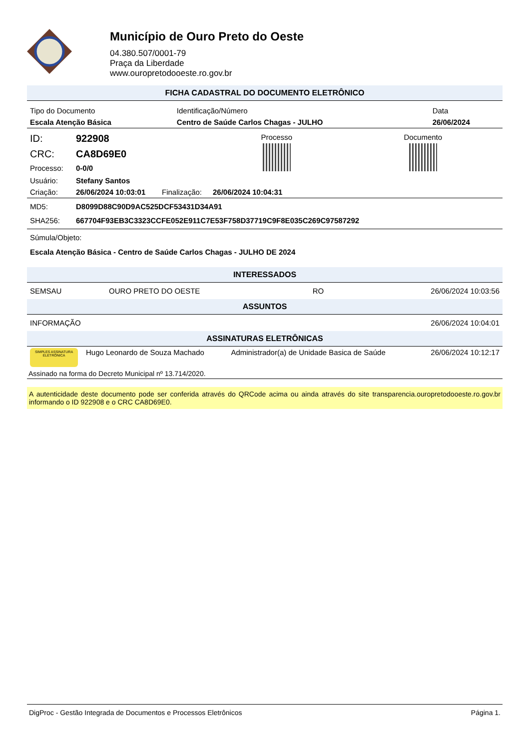Município de Ouro Preto do Oeste
04.380.507/0001-79
Praça da Liberdade
www.ouropretodooeste.ro.gov.br
FICHA CADASTRAL DO DOCUMENTO ELETRÔNICO
| Tipo do Documento | Identificação/Número | Data |
| Escala Atenção Básica | Centro de Saúde Carlos Chagas - JULHO | 26/06/2024 |
| ID: | 922908 | | | Processo | Documento |
| CRC: | CA8D69E0 | | | | |
| Processo: | 0-0/0 | | | | |
| Usuário: | Stefany Santos | | | | |
| Criação: | 26/06/2024 10:03:01 | Finalização: | 26/06/2024 10:04:31 | | |
| MD5: | D8099D88C90D9AC525DCF53431D34A91 |
| SHA256: | 667704F93EB3C3323CCFE052E911C7E53F758D37719C9F8E035C269C97587292 |
Súmula/Objeto:
Escala Atenção Básica - Centro de Saúde Carlos Chagas - JULHO DE 2024
INTERESSADOS
| SEMSAU | OURO PRETO DO OESTE | RO | 26/06/2024 10:03:56 |
ASSUNTOS
| INFORMAÇÃO | 26/06/2024 10:04:01 |
ASSINATURAS ELETRÔNICAS
| SIMPLES ASSINATURA ELETRÔNICA | Hugo Leonardo de Souza Machado | Administrador(a) de Unidade Basica de Saúde | 26/06/2024 10:12:17 |
| Assinado na forma do Decreto Municipal nº 13.714/2020. | | | |
A autenticidade deste documento pode ser conferida através do QRCode acima ou ainda através do site transparencia.ouropretodooeste.ro.gov.br informando o ID 922908 e o CRC CA8D69E0.
DigProc - Gestão Integrada de Documentos e Processos Eletrônicos Página 1.